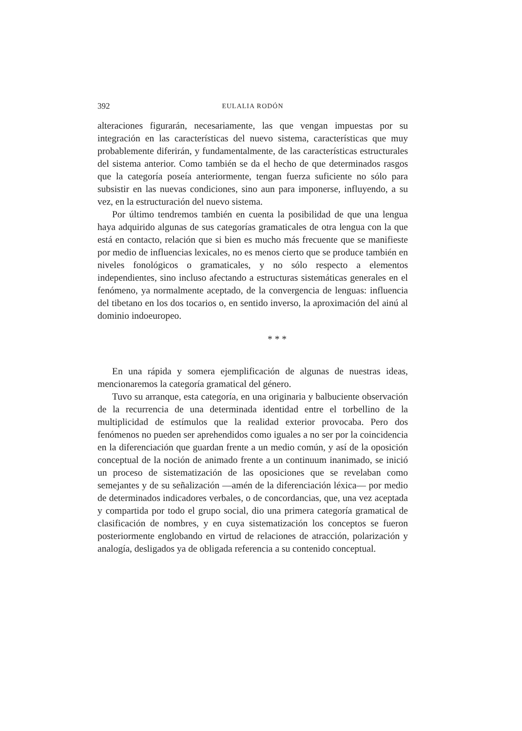392 EULALIA RODÓN
alteraciones figurarán, necesariamente, las que vengan impuestas por su integración en las características del nuevo sistema, características que muy probablemente diferirán, y fundamentalmente, de las características estructurales del sistema anterior. Como también se da el hecho de que determinados rasgos que la categoría poseía anteriormente, tengan fuerza suficiente no sólo para subsistir en las nuevas condiciones, sino aun para imponerse, influyendo, a su vez, en la estructuración del nuevo sistema.
Por último tendremos también en cuenta la posibilidad de que una lengua haya adquirido algunas de sus categorías gramaticales de otra lengua con la que está en contacto, relación que si bien es mucho más frecuente que se manifieste por medio de influencias lexicales, no es menos cierto que se produce también en niveles fonológicos o gramaticales, y no sólo respecto a elementos independientes, sino incluso afectando a estructuras sistemáticas generales en el fenómeno, ya normalmente aceptado, de la convergencia de lenguas: influencia del tibetano en los dos tocarios o, en sentido inverso, la aproximación del ainú al dominio indoeuropeo.
* * *
En una rápida y somera ejemplificación de algunas de nuestras ideas, mencionaremos la categoría gramatical del género.
Tuvo su arranque, esta categoría, en una originaria y balbuciente observación de la recurrencia de una determinada identidad entre el torbellino de la multiplicidad de estímulos que la realidad exterior provocaba. Pero dos fenómenos no pueden ser aprehendidos como iguales a no ser por la coincidencia en la diferenciación que guardan frente a un medio común, y así de la oposición conceptual de la noción de animado frente a un continuum inanimado, se inició un proceso de sistematización de las oposiciones que se revelaban como semejantes y de su señalización —amén de la diferenciación léxica— por medio de determinados indicadores verbales, o de concordancias, que, una vez aceptada y compartida por todo el grupo social, dio una primera categoría gramatical de clasificación de nombres, y en cuya sistematización los conceptos se fueron posteriormente englobando en virtud de relaciones de atracción, polarización y analogía, desligados ya de obligada referencia a su contenido conceptual.